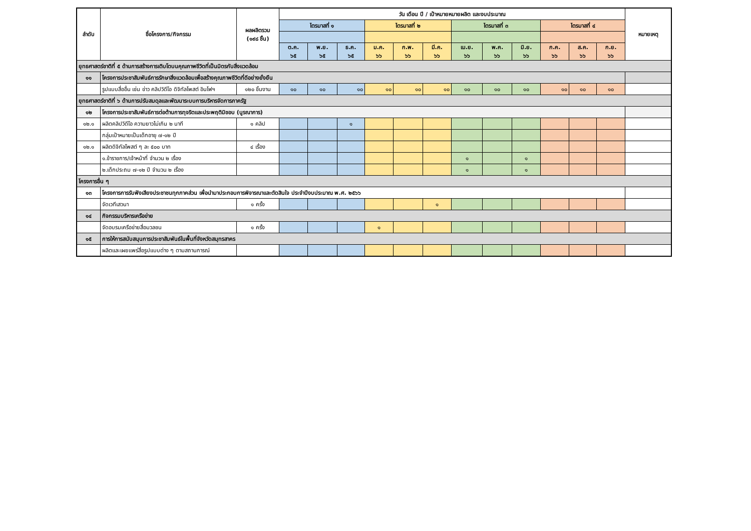| ลำดับ | ชื่อโครงการ/กิจกรรม | ผลผลิตรวม (๑๙๘ ชิ้น) | วัน เดือน ปี / เป้าหมายหมายผลิต และงบประมาณ | | | | | | | | | | | | หมายเหตุ |
| --- | --- | --- | --- | --- | --- | --- | --- | --- | --- | --- | --- | --- | --- | --- | --- |
| | | | ไตรมาสที่ ๑ | | | ไตรมาสที่ ๒ | | | ไตรมาสที่ ๓ | | | ไตรมาสที่ ๔ | | | |
| | | | ต.ค. ๖๕ | พ.ย. ๖๕ | ธ.ค. ๖๕ | ม.ค. ๖๖ | ก.พ. ๖๖ | มี.ค. ๖๖ | เม.ย. ๖๖ | พ.ค. ๖๖ | มิ.ย. ๖๖ | ก.ค. ๖๖ | ส.ค. ๖๖ | ก.ย. ๖๖ | |
| ยุทธศาสตร์ชาติที่ ๕ ด้านการสร้างการเติบโตบนคุณภาพชีวิตที่เป็นมิตรกับสิ่งแวดล้อม | | | | | | | | | | | | | | | |
| ๑๑ | โครงการประชาสัมพันธ์การรักษาสิ่งแวดล้อมเพื่อสร้างคุณภาพชีวิตที่ดีอย่างยั่งยืน | | | | | | | | | | | | | | |
| | รูปแบบสื่ออื่น เช่น ข่าว คลิปวิดีโอ ดิจิทัลโพสต์ อินโฟฯ | ๑๒๐ ชิ้นงาน | ๑๐ | ๑๐ | ๑๐ | ๑๐ | ๑๐ | ๑๐ | ๑๐ | ๑๐ | ๑๐ | ๑๐ | ๑๐ | ๑๐ | |
| ยุทธศาสตร์ชาติที่ ๖ ด้านการปรับสมดุลและพัฒนาระบบการบริหารจัดการภาครัฐ | | | | | | | | | | | | | | | |
| ๑๒ | โครงการประชาสัมพันธ์การต่อต้านการทุจริตและประพฤติมิชอบ (บูรณาการ) | | | | | | | | | | | | | | |
| ๑๒.๑ | ผลิตคลิปวิดีโอ ความยาวไม่เกิน ๒ นาที | ๑ คลิป | | | ๑ | | | | | | | | | | |
| | กลุ่มเป้าหมายเป็นเด็กอายุ ๗-๑๒ ปี | | | | | | | | | | | | | | |
| ๑๒.๑ | ผลิตดิจิทัลโพสต์ ๆ ละ ๕๐๐ บาท | ๔ เรื่อง | | | | | | | | | | | | | |
| | ๑.ข้าราชการ/เจ้าหน้าที่ จำนวน ๒ เรื่อง | | | | | | | | ๑ | | ๑ | | | | |
| | ๒.เด็กประถม ๗-๑๒ ปี จำนวน ๒ เรื่อง | | | | | | | | ๑ | | ๑ | | | | |
| โครงการอื่น ๆ | | | | | | | | | | | | | | | |
| ๑๓ | โครงการการรับฟังเสียงประชาชนทุกภาคส่วน เพื่อนำมาประกอบการพิจารณาและตัดสินใจ ประจำปีงบประมาณ พ.ศ. ๒๕๖๖ | | | | | | | | | | | | | | |
| | จัดเวทีเสวนา | ๑ ครั้ง | | | | | | ๑ | | | | | | | |
| ๑๔ | กิจกรรมบริหารเครือข่าย | | | | | | | | | | | | | | |
| | จัดอบรมเครือข่ายสื่อมวลชน | ๑ ครั้ง | | | | ๑ | | | | | | | | | |
| ๑๕ | การให้การสนับสนุนการประชาสัมพันธ์ในพื้นที่จังหวัดสมุทรสาคร | | | | | | | | | | | | | | |
| | ผลิตและเผยแพร่สื่อรูปแบบต่าง ๆ ตามสถานการณ์ | | | | | | | | | | | | | | |